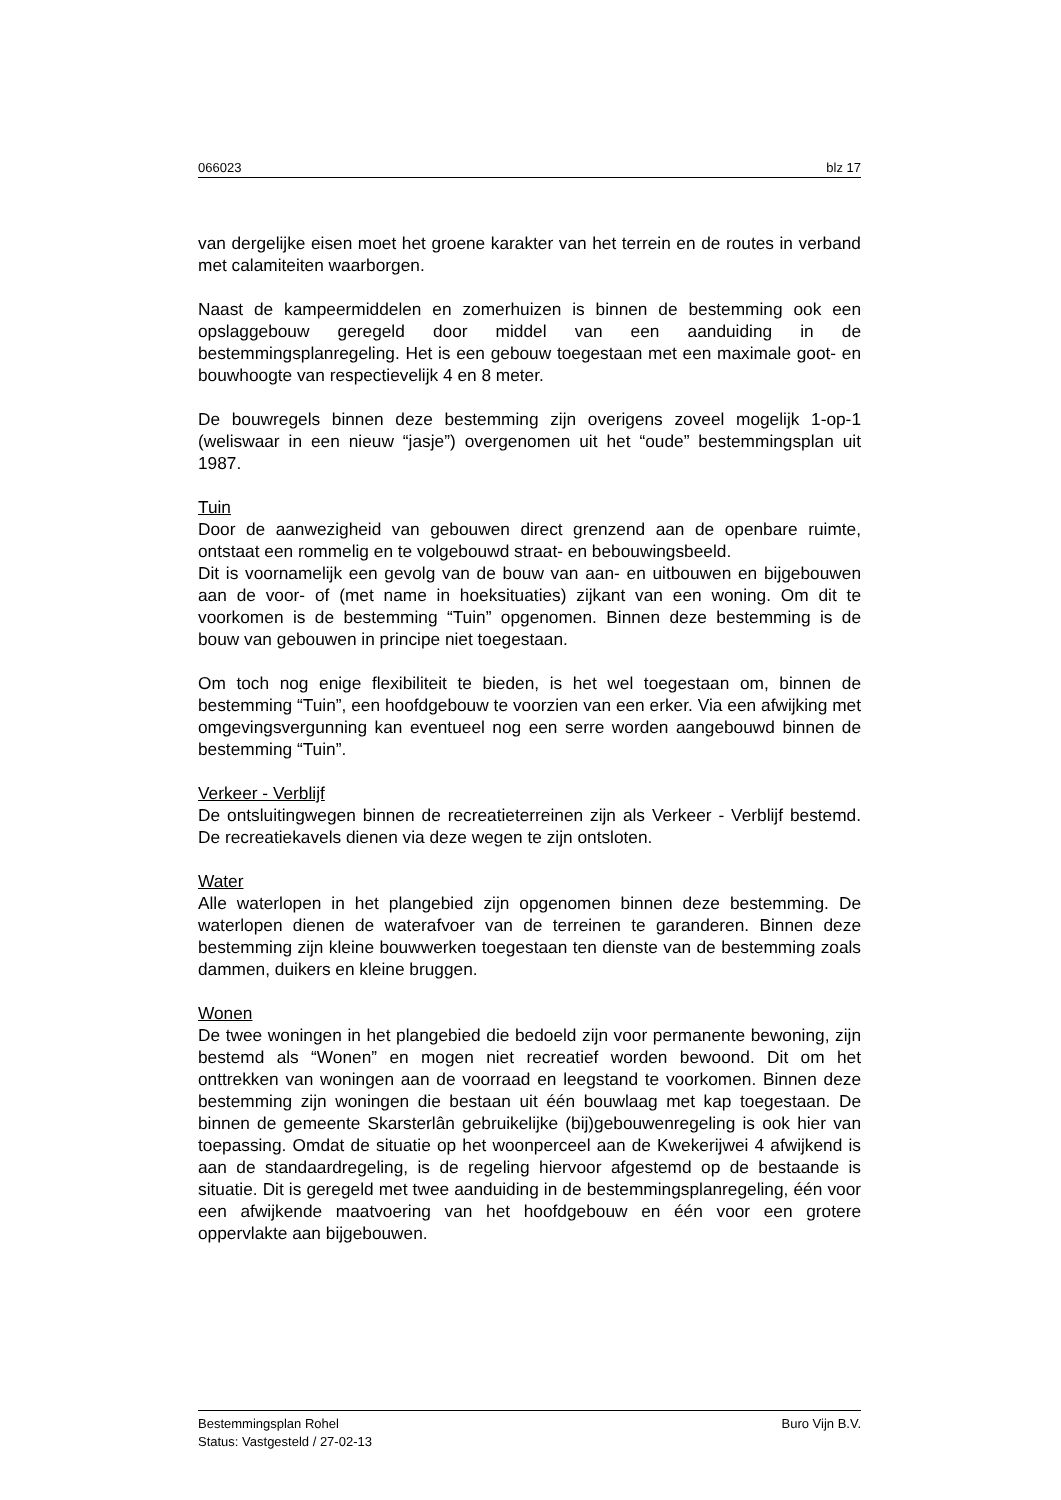066023 blz 17
van dergelijke eisen moet het groene karakter van het terrein en de routes in verband met calamiteiten waarborgen.
Naast de kampeermiddelen en zomerhuizen is binnen de bestemming ook een opslaggebouw geregeld door middel van een aanduiding in de bestemmingsplanregeling. Het is een gebouw toegestaan met een maximale goot- en bouwhoogte van respectievelijk 4 en 8 meter.
De bouwregels binnen deze bestemming zijn overigens zoveel mogelijk 1-op-1 (weliswaar in een nieuw “jasje”) overgenomen uit het “oude” bestemmingsplan uit 1987.
Tuin
Door de aanwezigheid van gebouwen direct grenzend aan de openbare ruimte, ontstaat een rommelig en te volgebouwd straat- en bebouwingsbeeld.
Dit is voornamelijk een gevolg van de bouw van aan- en uitbouwen en bijgebouwen aan de voor- of (met name in hoeksituaties) zijkant van een woning. Om dit te voorkomen is de bestemming “Tuin” opgenomen. Binnen deze bestemming is de bouw van gebouwen in principe niet toegestaan.
Om toch nog enige flexibiliteit te bieden, is het wel toegestaan om, binnen de bestemming “Tuin”, een hoofdgebouw te voorzien van een erker. Via een afwijking met omgevingsvergunning kan eventueel nog een serre worden aangebouwd binnen de bestemming “Tuin”.
Verkeer - Verblijf
De ontsluitingwegen binnen de recreatieterreinen zijn als Verkeer - Verblijf bestemd. De recreatiekavels dienen via deze wegen te zijn ontsloten.
Water
Alle waterlopen in het plangebied zijn opgenomen binnen deze bestemming. De waterlopen dienen de waterafvoer van de terreinen te garanderen. Binnen deze bestemming zijn kleine bouwwerken toegestaan ten dienste van de bestemming zoals dammen, duikers en kleine bruggen.
Wonen
De twee woningen in het plangebied die bedoeld zijn voor permanente bewoning, zijn bestemd als “Wonen” en mogen niet recreatief worden bewoond. Dit om het onttrekken van woningen aan de voorraad en leegstand te voorkomen. Binnen deze bestemming zijn woningen die bestaan uit één bouwlaag met kap toegestaan. De binnen de gemeente Skarsterlân gebruikelijke (bij)gebouwenregeling is ook hier van toepassing. Omdat de situatie op het woonperceel aan de Kwekerijwei 4 afwijkend is aan de standaardregeling, is de regeling hiervoor afgestemd op de bestaande is situatie. Dit is geregeld met twee aanduiding in de bestemmingsplanregeling, één voor een afwijkende maatvoering van het hoofdgebouw en één voor een grotere oppervlakte aan bijgebouwen.
Bestemmingsplan Rohel Buro Vijn B.V.
Status: Vastgesteld / 27-02-13